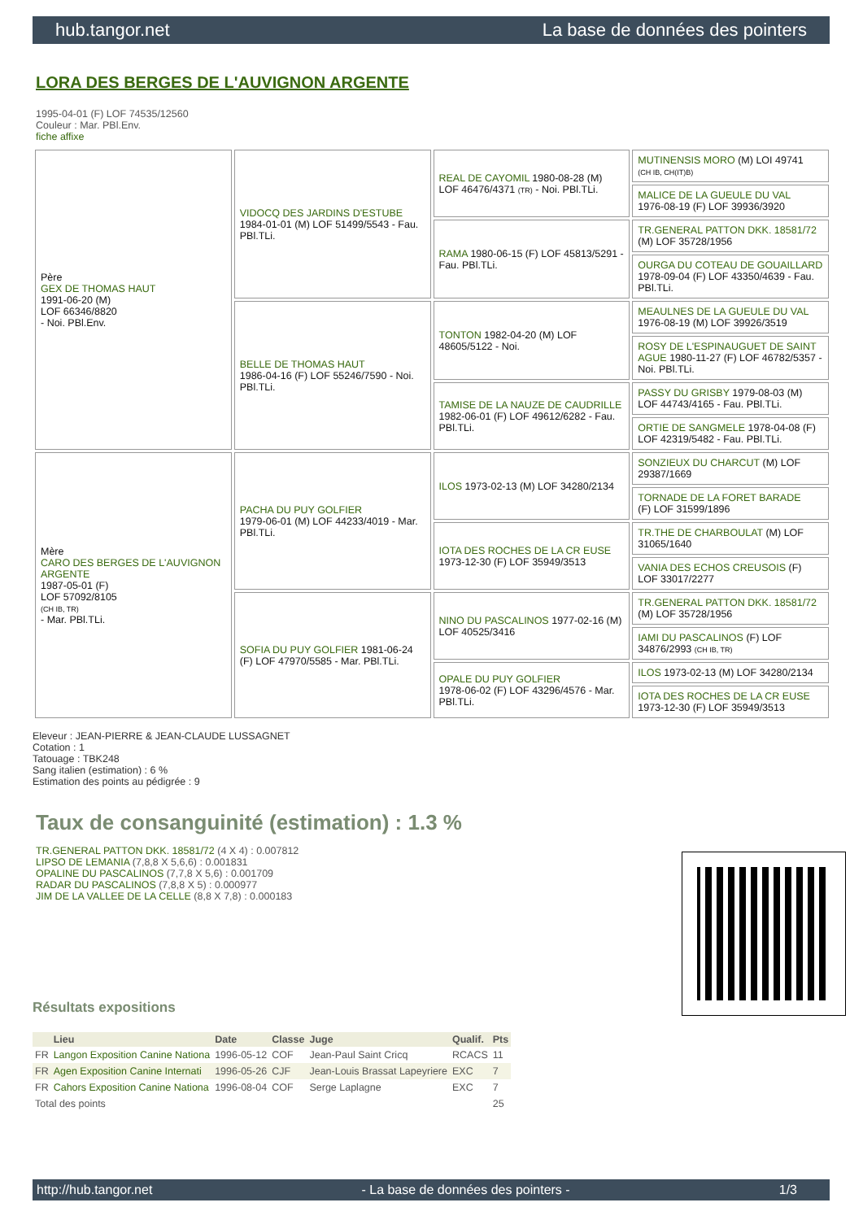hub.tangor.net La base de données des pointers
LORA DES BERGES DE L'AUVIGNON ARGENTE
1995-04-01 (F) LOF 74535/12560
Couleur : Mar. PBl.Env.
fiche affixe
| Père GEX DE THOMAS HAUT 1991-06-20 (M) LOF 66346/8820 - Noi. PBl.Env. | VIDOCQ DES JARDINS D'ESTUBE 1984-01-01 (M) LOF 51499/5543 - Fau. PBl.TLi. | REAL DE CAYOMIL 1980-08-28 (M) LOF 46476/4371 (TR) - Noi. PBl.TLi. | MUTINENSIS MORO (M) LOI 49741 (CH IB, CH(IT)B) |
| | | | MALICE DE LA GUEULE DU VAL 1976-08-19 (F) LOF 39936/3920 |
| | | RAMA 1980-06-15 (F) LOF 45813/5291 - Fau. PBl.TLi. | TR.GENERAL PATTON DKK. 18581/72 (M) LOF 35728/1956 |
| | | | OURGA DU COTEAU DE GOUAILLARD 1978-09-04 (F) LOF 43350/4639 - Fau. PBl.TLi. |
| | BELLE DE THOMAS HAUT 1986-04-16 (F) LOF 55246/7590 - Noi. PBl.TLi. | TONTON 1982-04-20 (M) LOF 48605/5122 - Noi. | MEAULNES DE LA GUEULE DU VAL 1976-08-19 (M) LOF 39926/3519 |
| | | | ROSY DE L'ESPINAUGUET DE SAINT AGUE 1980-11-27 (F) LOF 46782/5357 - Noi. PBl.TLi. |
| | | TAMISE DE LA NAUZE DE CAUDRILLE 1982-06-01 (F) LOF 49612/6282 - Fau. PBl.TLi. | PASSY DU GRISBY 1979-08-03 (M) LOF 44743/4165 - Fau. PBl.TLi. |
| | | | ORTIE DE SANGMELE 1978-04-08 (F) LOF 42319/5482 - Fau. PBl.TLi. |
| Mère CARO DES BERGES DE L'AUVIGNON ARGENTE 1987-05-01 (F) LOF 57092/8105 (CH IB, TR) - Mar. PBl.TLi. | PACHA DU PUY GOLFIER 1979-06-01 (M) LOF 44233/4019 - Mar. PBl.TLi. | ILOS 1973-02-13 (M) LOF 34280/2134 | SONZIEUX DU CHARCUT (M) LOF 29387/1669 |
| | | | TORNADE DE LA FORET BARADE (F) LOF 31599/1896 |
| | | IOTA DES ROCHES DE LA CR EUSE 1973-12-30 (F) LOF 35949/3513 | TR.THE DE CHARBOULAT (M) LOF 31065/1640 |
| | | | VANIA DES ECHOS CREUSOIS (F) LOF 33017/2277 |
| | SOFIA DU PUY GOLFIER 1981-06-24 (F) LOF 47970/5585 - Mar. PBl.TLi. | NINO DU PASCALINOS 1977-02-16 (M) LOF 40525/3416 | TR.GENERAL PATTON DKK. 18581/72 (M) LOF 35728/1956 |
| | | | IAMI DU PASCALINOS (F) LOF 34876/2993 (CH IB, TR) |
| | | OPALE DU PUY GOLFIER 1978-06-02 (F) LOF 43296/4576 - Mar. PBl.TLi. | ILOS 1973-02-13 (M) LOF 34280/2134 |
| | | | IOTA DES ROCHES DE LA CR EUSE 1973-12-30 (F) LOF 35949/3513 |
Eleveur : JEAN-PIERRE & JEAN-CLAUDE LUSSAGNET
Cotation : 1
Tatouage : TBK248
Sang italien (estimation) : 6 %
Estimation des points au pédigrée : 9
Taux de consanguinité (estimation) : 1.3 %
TR.GENERAL PATTON DKK. 18581/72 (4 X 4) : 0.007812
LIPSO DE LEMANIA (7,8,8 X 5,6,6) : 0.001831
OPALINE DU PASCALINOS (7,7,8 X 5,6) : 0.001709
RADAR DU PASCALINOS (7,8,8 X 5) : 0.000977
JIM DE LA VALLEE DE LA CELLE (8,8 X 7,8) : 0.000183
Résultats expositions
| | Lieu | Date | Classe | Juge | Qualif. | Pts |
| --- | --- | --- | --- | --- | --- | --- |
| FR | Langon Exposition Canine Nationa | 1996-05-12 | COF | Jean-Paul Saint Cricq | RCACS | 11 |
| FR | Agen Exposition Canine Internati | 1996-05-26 | CJF | Jean-Louis Brassat Lapeyriere | EXC | 7 |
| FR | Cahors Exposition Canine Nationa | 1996-08-04 | COF | Serge Laplagne | EXC | 7 |
| Total des points | | | | | | 25 |
http://hub.tangor.net - La base de données des pointers - 1/3